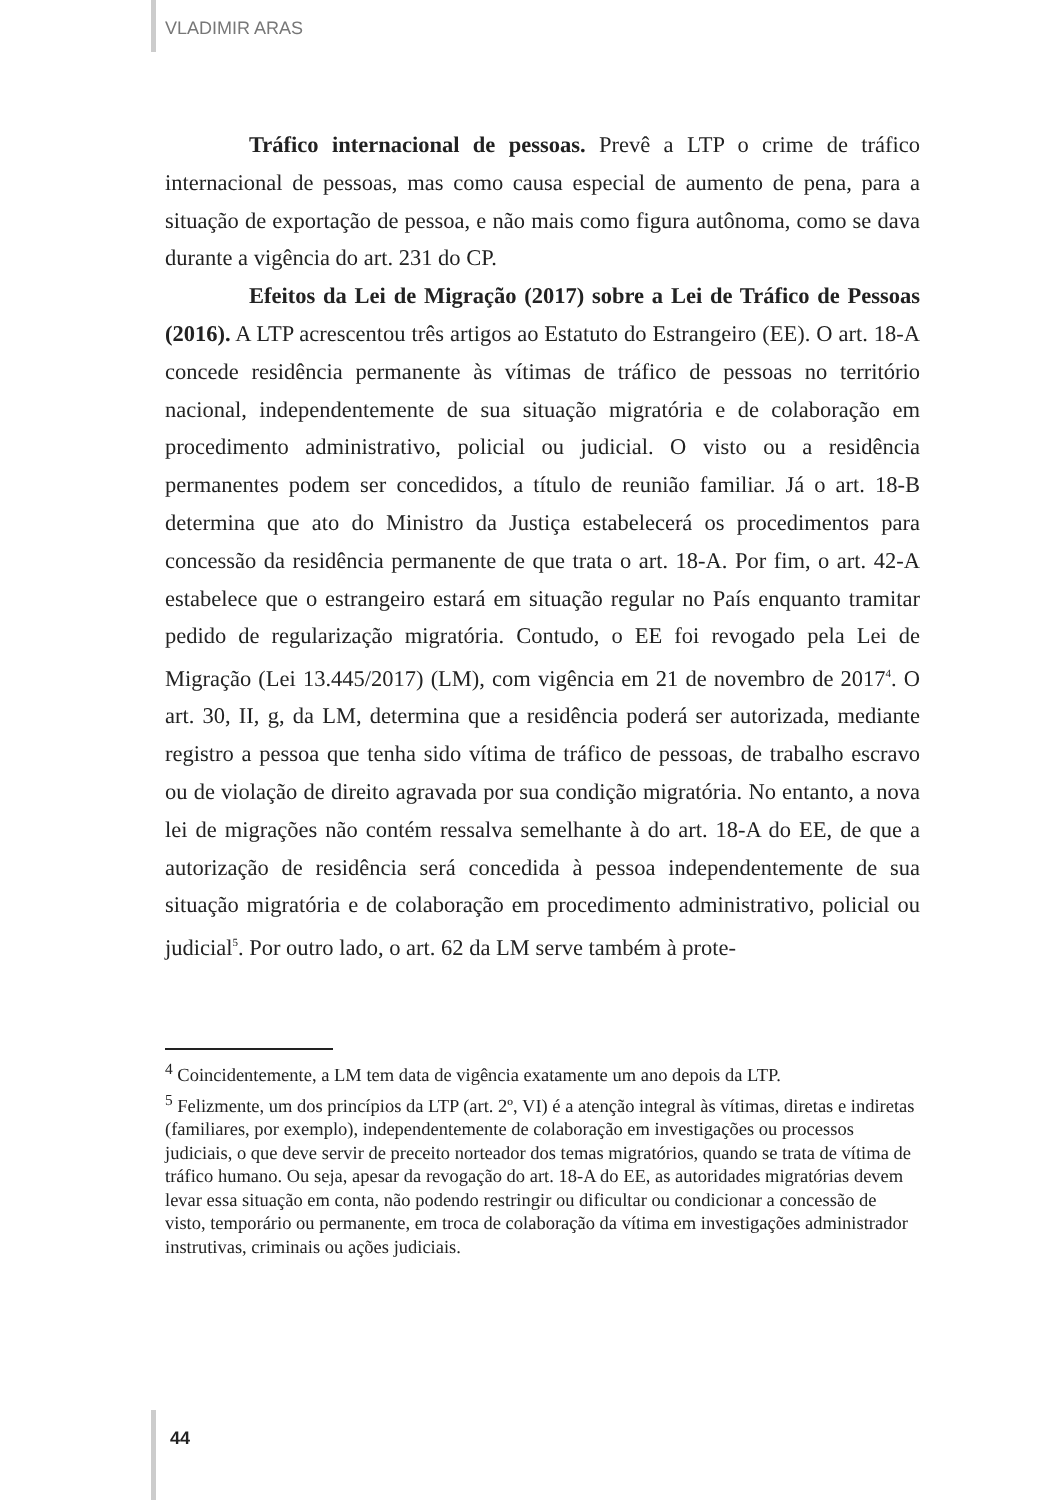VLADIMIR ARAS
Tráfico internacional de pessoas. Prevê a LTP o crime de tráfico internacional de pessoas, mas como causa especial de aumento de pena, para a situação de exportação de pessoa, e não mais como figura autônoma, como se dava durante a vigência do art. 231 do CP.
Efeitos da Lei de Migração (2017) sobre a Lei de Tráfico de Pessoas (2016). A LTP acrescentou três artigos ao Estatuto do Estrangeiro (EE). O art. 18-A concede residência permanente às vítimas de tráfico de pessoas no território nacional, independentemente de sua situação migratória e de colaboração em procedimento administrativo, policial ou judicial. O visto ou a residência permanentes podem ser concedidos, a título de reunião familiar. Já o art. 18-B determina que ato do Ministro da Justiça estabelecerá os procedimentos para concessão da residência permanente de que trata o art. 18-A. Por fim, o art. 42-A estabelece que o estrangeiro estará em situação regular no País enquanto tramitar pedido de regularização migratória. Contudo, o EE foi revogado pela Lei de Migração (Lei 13.445/2017) (LM), com vigência em 21 de novembro de 2017<sup>4</sup>. O art. 30, II, g, da LM, determina que a residência poderá ser autorizada, mediante registro a pessoa que tenha sido vítima de tráfico de pessoas, de trabalho escravo ou de violação de direito agravada por sua condição migratória. No entanto, a nova lei de migrações não contém ressalva semelhante à do art. 18-A do EE, de que a autorização de residência será concedida à pessoa independentemente de sua situação migratória e de colaboração em procedimento administrativo, policial ou judicial<sup>5</sup>. Por outro lado, o art. 62 da LM serve também à prote-
<sup>4</sup> Coincidentemente, a LM tem data de vigência exatamente um ano depois da LTP.
<sup>5</sup> Felizmente, um dos princípios da LTP (art. 2º, VI) é a atenção integral às vítimas, diretas e indiretas (familiares, por exemplo), independentemente de colaboração em investigações ou processos judiciais, o que deve servir de preceito norteador dos temas migratórios, quando se trata de vítima de tráfico humano. Ou seja, apesar da revogação do art. 18-A do EE, as autoridades migratórias devem levar essa situação em conta, não podendo restringir ou dificultar ou condicionar a concessão de visto, temporário ou permanente, em troca de colaboração da vítima em investigações administrador instrutivas, criminais ou ações judiciais.
44